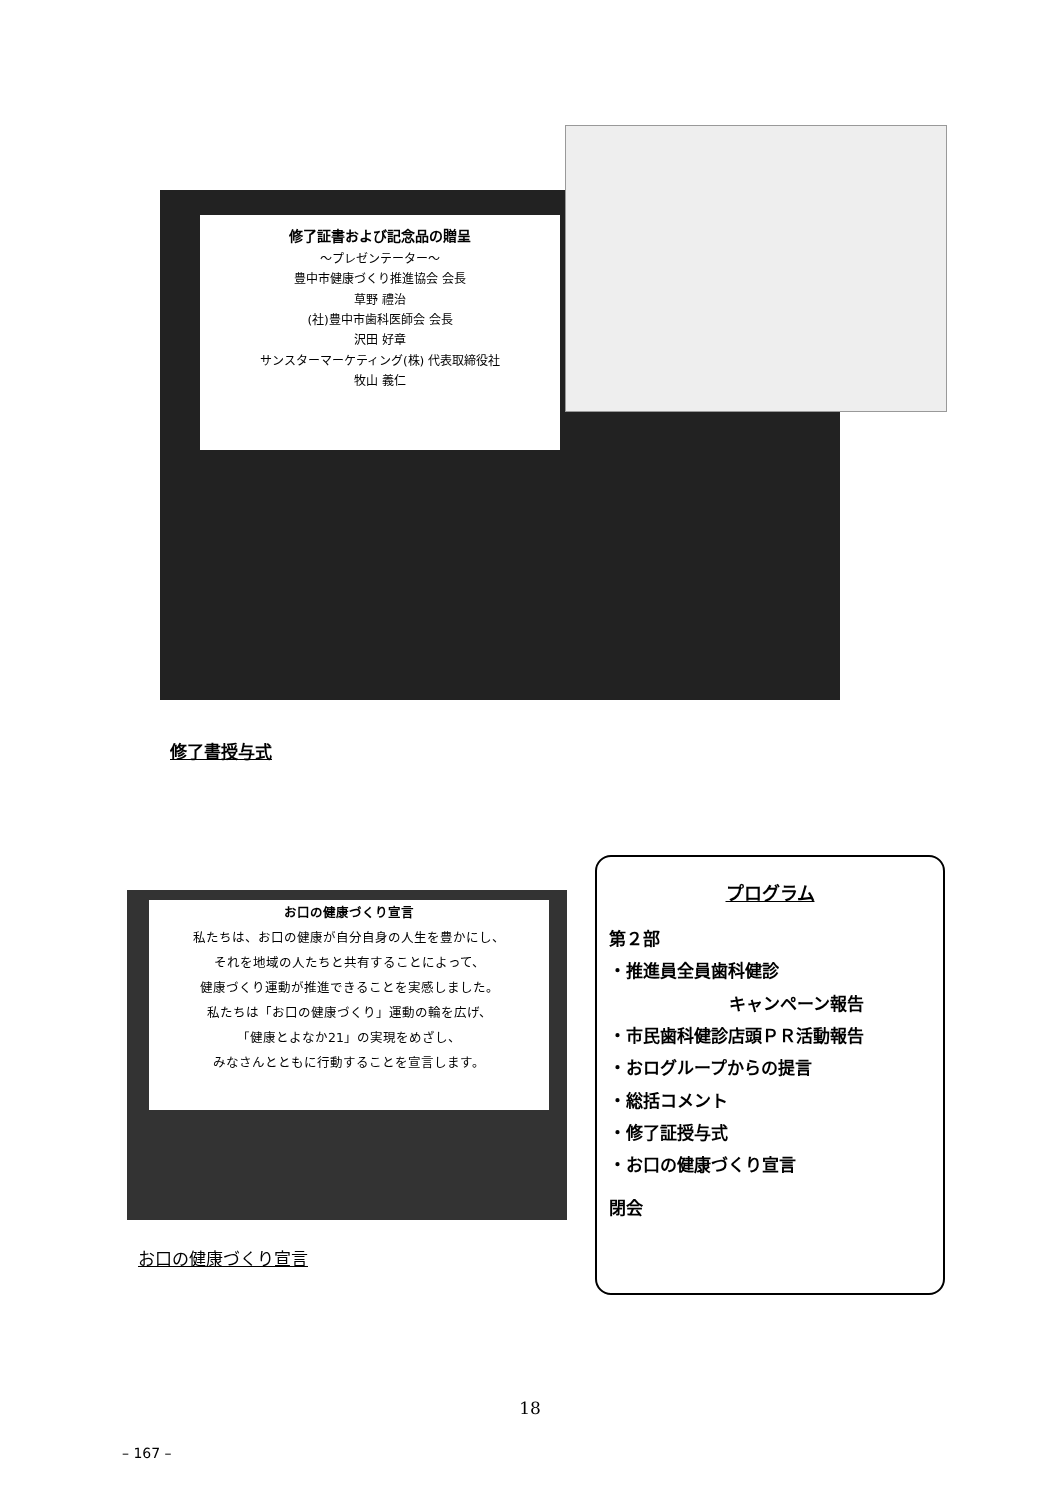修了証書および記念品の贈呈
～プレゼンテーター～
豊中市健康づくり推進協会 会長
草野 禮治
(社)豊中市歯科医師会 会長
沢田 好章
サンスターマーケティング(株) 代表取締役社
牧山 義仁
修了書授与式
お口の健康づくり宣言
私たちは、お口の健康が自分自身の人生を豊かにし、
それを地域の人たちと共有することによって、
健康づくり運動が推進できることを実感しました。
私たちは「お口の健康づくり」運動の輪を広げ、
「健康とよなか21」の実現をめざし、
みなさんとともに行動することを宣言します。
お口の健康づくり宣言
プログラム
第２部
・推進員全員歯科健診
キャンペーン報告
・市民歯科健診店頭ＰＲ活動報告
・おログループからの提言
・総括コメント
・修了証授与式
・お口の健康づくり宣言
閉会
18
– 167 –